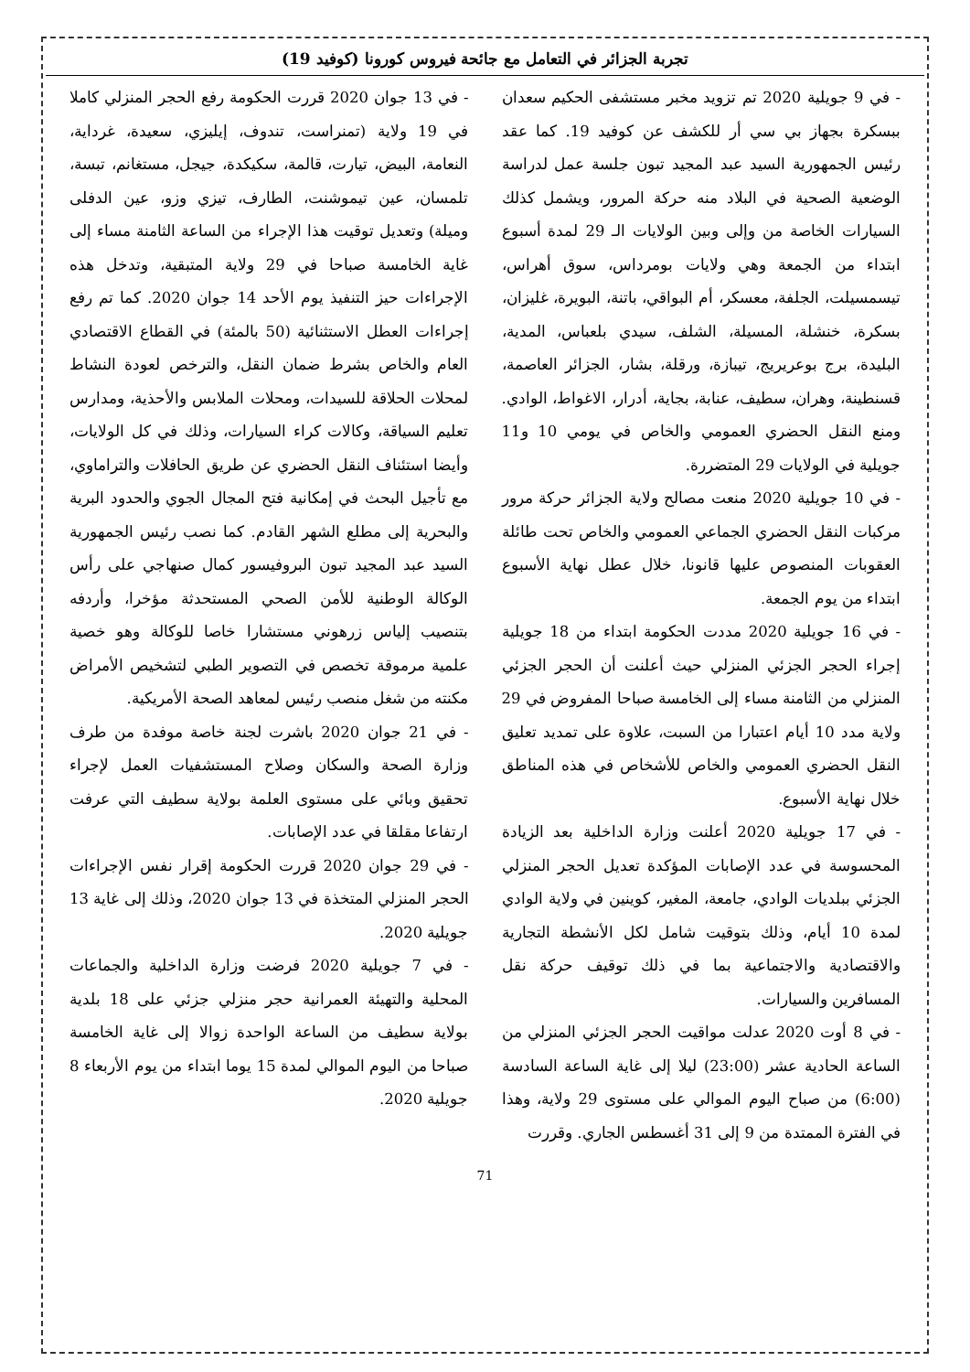تجربة الجزائر في التعامل مع جائحة فيروس كورونا (كوفيد 19)
- في 13 جوان 2020 قررت الحكومة رفع الحجر المنزلي كاملا في 19 ولاية (تمنراست، تندوف، إيليزي، سعيدة، غرداية، النعامة، البيض، تيارت، قالمة، سكيكدة، جيجل، مستغانم، تبسة، تلمسان، عين تيموشنت، الطارف، تيزي وزو، عين الدفلى وميلة) وتعديل توقيت هذا الإجراء من الساعة الثامنة مساء إلى غاية الخامسة صباحا في 29 ولاية المتبقية، وتدخل هذه الإجراءات حيز التنفيذ يوم الأحد 14 جوان 2020. كما تم رفع إجراءات العطل الاستثنائية (50 بالمئة) في القطاع الاقتصادي العام والخاص بشرط ضمان النقل، والترخص لعودة النشاط لمحلات الحلاقة للسيدات، ومحلات الملابس والأحذية، ومدارس تعليم السياقة، وكالات كراء السيارات، وذلك في كل الولايات، وأيضا استئناف النقل الحضري عن طريق الحافلات والتراماوي، مع تأجيل البحث في إمكانية فتح المجال الجوي والحدود البرية والبحرية إلى مطلع الشهر القادم. كما نصب رئيس الجمهورية السيد عبد المجيد تبون البروفيسور كمال صنهاجي على رأس الوكالة الوطنية للأمن الصحي المستحدثة مؤخرا، وأردفه بتنصيب إلياس زرهوني مستشارا خاصا للوكالة وهو خصية علمية مرموقة تخصص في التصوير الطبي لتشخيص الأمراض مكنته من شغل منصب رئيس لمعاهد الصحة الأمريكية.
- في 21 جوان 2020 باشرت لجنة خاصة موفدة من طرف وزارة الصحة والسكان وصلاح المستشفيات العمل لإجراء تحقيق وبائي على مستوى العلمة بولاية سطيف التي عرفت ارتفاعا مقلقا في عدد الإصابات.
- في 29 جوان 2020 قررت الحكومة إقرار نفس الإجراءات الحجر المنزلي المتخذة في 13 جوان 2020، وذلك إلى غاية 13 جويلية 2020.
- في 7 جويلية 2020 فرضت وزارة الداخلية والجماعات المحلية والتهيئة العمرانية حجر منزلي جزئي على 18 بلدية بولاية سطيف من الساعة الواحدة زوالا إلى غاية الخامسة صباحا من اليوم الموالي لمدة 15 يوما ابتداء من يوم الأربعاء 8 جويلية 2020.
- في 9 جويلية 2020 تم تزويد مخبر مستشفى الحكيم سعدان ببسكرة بجهاز بي سي أر للكشف عن كوفيد 19. كما عقد رئيس الجمهورية السيد عبد المجيد تبون جلسة عمل لدراسة الوضعية الصحية في البلاد منه حركة المرور، ويشمل كذلك السيارات الخاصة من وإلى وبين الولايات الـ 29 لمدة أسبوع ابتداء من الجمعة وهي ولايات بومرداس، سوق أهراس، تيسمسيلت، الجلفة، معسكر، أم البواقي، باتنة، البويرة، غليزان، بسكرة، خنشلة، المسيلة، الشلف، سيدي بلعباس، المدية، البليدة، برج بوعريريج، تيبازة، ورقلة، بشار، الجزائر العاصمة، قسنطينة، وهران، سطيف، عنابة، بجاية، أدرار، الاغواط، الوادي. ومنع النقل الحضري العمومي والخاص في يومي 10 و11 جويلية في الولايات 29 المتضررة.
- في 10 جويلية 2020 منعت مصالح ولاية الجزائر حركة مرور مركبات النقل الحضري الجماعي العمومي والخاص تحت طائلة العقوبات المنصوص عليها قانونا، خلال عطل نهاية الأسبوع ابتداء من يوم الجمعة.
- في 16 جويلية 2020 مددت الحكومة ابتداء من 18 جويلية إجراء الحجر الجزئي المنزلي حيث أعلنت أن الحجر الجزئي المنزلي من الثامنة مساء إلى الخامسة صباحا المفروض في 29 ولاية مدد 10 أيام اعتبارا من السبت، علاوة على تمديد تعليق النقل الحضري العمومي والخاص للأشخاص في هذه المناطق خلال نهاية الأسبوع.
- في 17 جويلية 2020 أعلنت وزارة الداخلية بعد الزيادة المحسوسة في عدد الإصابات المؤكدة تعديل الحجر المنزلي الجزئي ببلديات الوادي، جامعة، المغير، كوينين في ولاية الوادي لمدة 10 أيام، وذلك بتوقيت شامل لكل الأنشطة التجارية والاقتصادية والاجتماعية بما في ذلك توقيف حركة نقل المسافرين والسيارات.
- في 8 أوت 2020 عدلت مواقيت الحجر الجزئي المنزلي من الساعة الحادية عشر (23:00) ليلا إلى غاية الساعة السادسة (6:00) من صباح اليوم الموالي على مستوى 29 ولاية، وهذا في الفترة الممتدة من 9 إلى 31 أغسطس الجاري. وقررت
71